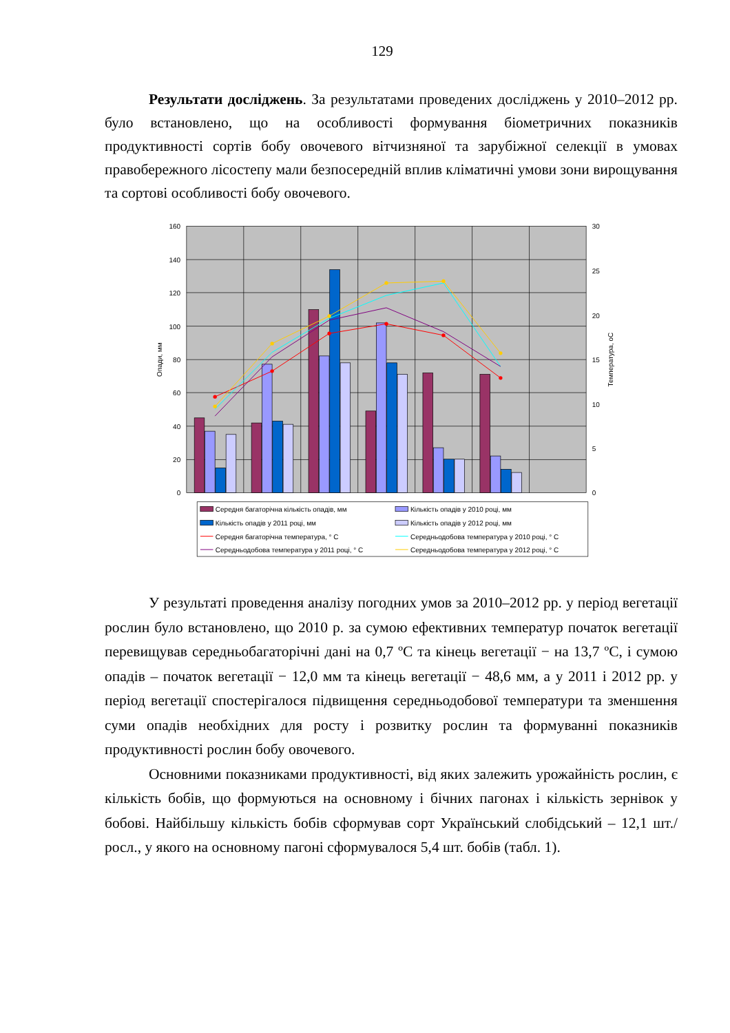129
Результати досліджень. За результатами проведених досліджень у 2010–2012 рр. було встановлено, що на особливості формування біометричних показників продуктивності сортів бобу овочевого вітчизняної та зарубіжної селекції в умовах правобережного лісостепу мали безпосередній вплив кліматичні умови зони вирощування та сортові особливості бобу овочевого.
160
140
120
100
80
60
40
20
0
30
25
20
15
10
5
0
Опади, мм
Температура, оС
Середня багаторічна кількість опадів, мм
Кількість опадів у 2010 році, мм
Кількість опадів у 2011 році, мм
Кількість опадів у 2012 році, мм
Середня багаторічна температура, ° С
Середньодобова температура у 2010 році, ° С
Середньодобова температура у 2011 році, ° С
Середньодобова температура у 2012 році, ° С
У результаті проведення аналізу погодних умов за 2010–2012 рр. у період вегетації рослин було встановлено, що 2010 р. за сумою ефективних температур початок вегетації перевищував середньобагаторічні дані на 0,7 ºС та кінець вегетації − на 13,7 ºС, і сумою опадів – початок вегетації − 12,0 мм та кінець вегетації − 48,6 мм, а у 2011 і 2012 рр. у період вегетації спостерігалося підвищення середньодобової температури та зменшення суми опадів необхідних для росту і розвитку рослин та формуванні показників продуктивності рослин бобу овочевого.
Основними показниками продуктивності, від яких залежить урожайність рослин, є кількість бобів, що формуються на основному і бічних пагонах і кількість зернівок у бобові. Найбільшу кількість бобів сформував сорт Український слобідський – 12,1 шт./росл., у якого на основному пагоні сформувалося 5,4 шт. бобів (табл. 1).